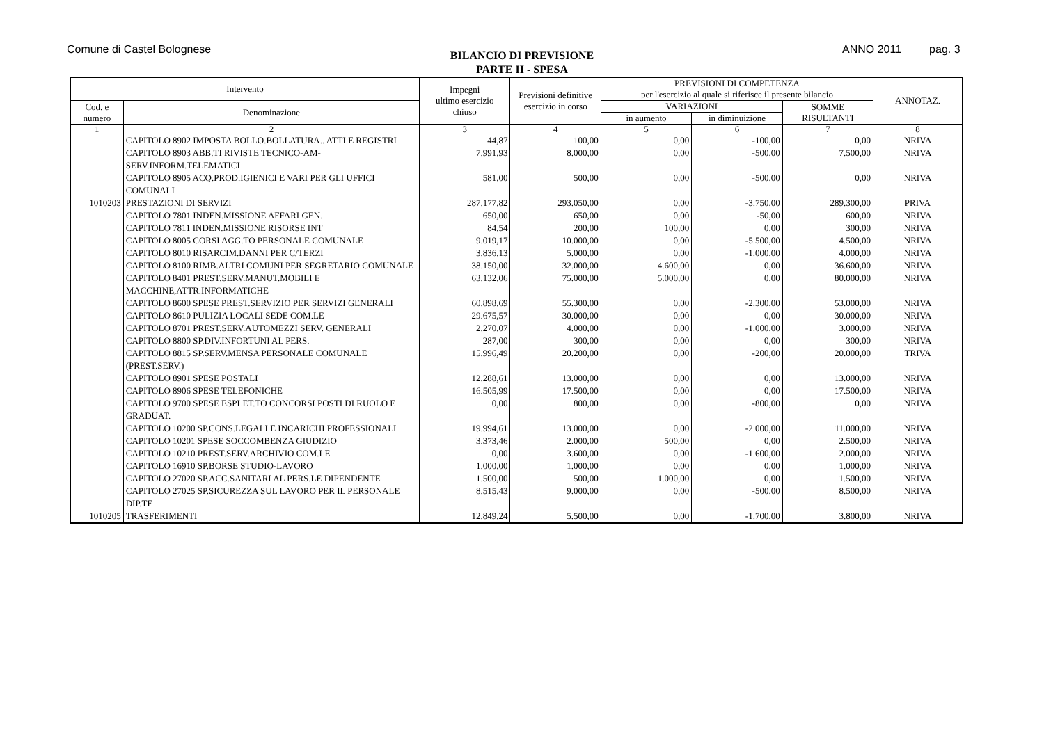Comune di Castel Bolognese
BILANCIO DI PREVISIONE
PARTE II - SPESA
ANNO 2011 pag. 3
| Intervento | | Impegni ultimo esercizio chiuso | Previsioni definitive esercizio in corso | PREVISIONI DI COMPETENZA per l'esercizio al quale si riferisce il presente bilancio | | | ANNOTAZ. |
| --- | --- | --- | --- | --- | --- | --- | --- |
| Cod. e numero | Denominazione | | | VARIAZIONI | | SOMME RISULTANTI | |
| | | | | in aumento | in diminuizione | | |
| 1 | 2 | 3 | 4 | 5 | 6 | 7 | 8 |
| | CAPITOLO 8902 IMPOSTA BOLLO.BOLLATURA.. ATTI E REGISTRI | 44,87 | 100,00 | 0,00 | -100,00 | 0,00 | NRIVA |
| | CAPITOLO 8903 ABB.TI RIVISTE TECNICO-AM-SERV.INFORM.TELEMATICI | 7.991,93 | 8.000,00 | 0,00 | -500,00 | 7.500,00 | NRIVA |
| | CAPITOLO 8905 ACQ.PROD.IGIENICI E VARI PER GLI UFFICI COMUNALI | 581,00 | 500,00 | 0,00 | -500,00 | 0,00 | NRIVA |
| 1010203 | PRESTAZIONI DI SERVIZI | 287.177,82 | 293.050,00 | 0,00 | -3.750,00 | 289.300,00 | PRIVA |
| | CAPITOLO 7801 INDEN.MISSIONE AFFARI GEN. | 650,00 | 650,00 | 0,00 | -50,00 | 600,00 | NRIVA |
| | CAPITOLO 7811 INDEN.MISSIONE RISORSE INT | 84,54 | 200,00 | 100,00 | 0,00 | 300,00 | NRIVA |
| | CAPITOLO 8005 CORSI AGG.TO PERSONALE COMUNALE | 9.019,17 | 10.000,00 | 0,00 | -5.500,00 | 4.500,00 | NRIVA |
| | CAPITOLO 8010 RISARCIM.DANNI PER C/TERZI | 3.836,13 | 5.000,00 | 0,00 | -1.000,00 | 4.000,00 | NRIVA |
| | CAPITOLO 8100 RIMB.ALTRI COMUNI PER SEGRETARIO COMUNALE | 38.150,00 | 32.000,00 | 4.600,00 | 0,00 | 36.600,00 | NRIVA |
| | CAPITOLO 8401 PREST.SERV.MANUT.MOBILI E MACCHINE,ATTR.INFORMATICHE | 63.132,06 | 75.000,00 | 5.000,00 | 0,00 | 80.000,00 | NRIVA |
| | CAPITOLO 8600 SPESE PREST.SERVIZIO PER SERVIZI GENERALI | 60.898,69 | 55.300,00 | 0,00 | -2.300,00 | 53.000,00 | NRIVA |
| | CAPITOLO 8610 PULIZIA LOCALI SEDE COM.LE | 29.675,57 | 30.000,00 | 0,00 | 0,00 | 30.000,00 | NRIVA |
| | CAPITOLO 8701 PREST.SERV.AUTOMEZZI SERV. GENERALI | 2.270,07 | 4.000,00 | 0,00 | -1.000,00 | 3.000,00 | NRIVA |
| | CAPITOLO 8800 SP.DIV.INFORTUNI AL PERS. | 287,00 | 300,00 | 0,00 | 0,00 | 300,00 | NRIVA |
| | CAPITOLO 8815 SP.SERV.MENSA PERSONALE COMUNALE (PREST.SERV.) | 15.996,49 | 20.200,00 | 0,00 | -200,00 | 20.000,00 | TRIVA |
| | CAPITOLO 8901 SPESE POSTALI | 12.288,61 | 13.000,00 | 0,00 | 0,00 | 13.000,00 | NRIVA |
| | CAPITOLO 8906 SPESE TELEFONICHE | 16.505,99 | 17.500,00 | 0,00 | 0,00 | 17.500,00 | NRIVA |
| | CAPITOLO 9700 SPESE ESPLET.TO CONCORSI POSTI DI RUOLO E GRADUAT. | 0,00 | 800,00 | 0,00 | -800,00 | 0,00 | NRIVA |
| | CAPITOLO 10200 SP.CONS.LEGALI E INCARICHI PROFESSIONALI | 19.994,61 | 13.000,00 | 0,00 | -2.000,00 | 11.000,00 | NRIVA |
| | CAPITOLO 10201 SPESE SOCCOMBENZA GIUDIZIO | 3.373,46 | 2.000,00 | 500,00 | 0,00 | 2.500,00 | NRIVA |
| | CAPITOLO 10210 PREST.SERV.ARCHIVIO COM.LE | 0,00 | 3.600,00 | 0,00 | -1.600,00 | 2.000,00 | NRIVA |
| | CAPITOLO 16910 SP.BORSE STUDIO-LAVORO | 1.000,00 | 1.000,00 | 0,00 | 0,00 | 1.000,00 | NRIVA |
| | CAPITOLO 27020 SP.ACC.SANITARI AL PERS.LE DIPENDENTE | 1.500,00 | 500,00 | 1.000,00 | 0,00 | 1.500,00 | NRIVA |
| | CAPITOLO 27025 SP.SICUREZZA SUL LAVORO PER IL PERSONALE DIP.TE | 8.515,43 | 9.000,00 | 0,00 | -500,00 | 8.500,00 | NRIVA |
| 1010205 | TRASFERIMENTI | 12.849,24 | 5.500,00 | 0,00 | -1.700,00 | 3.800,00 | NRIVA |